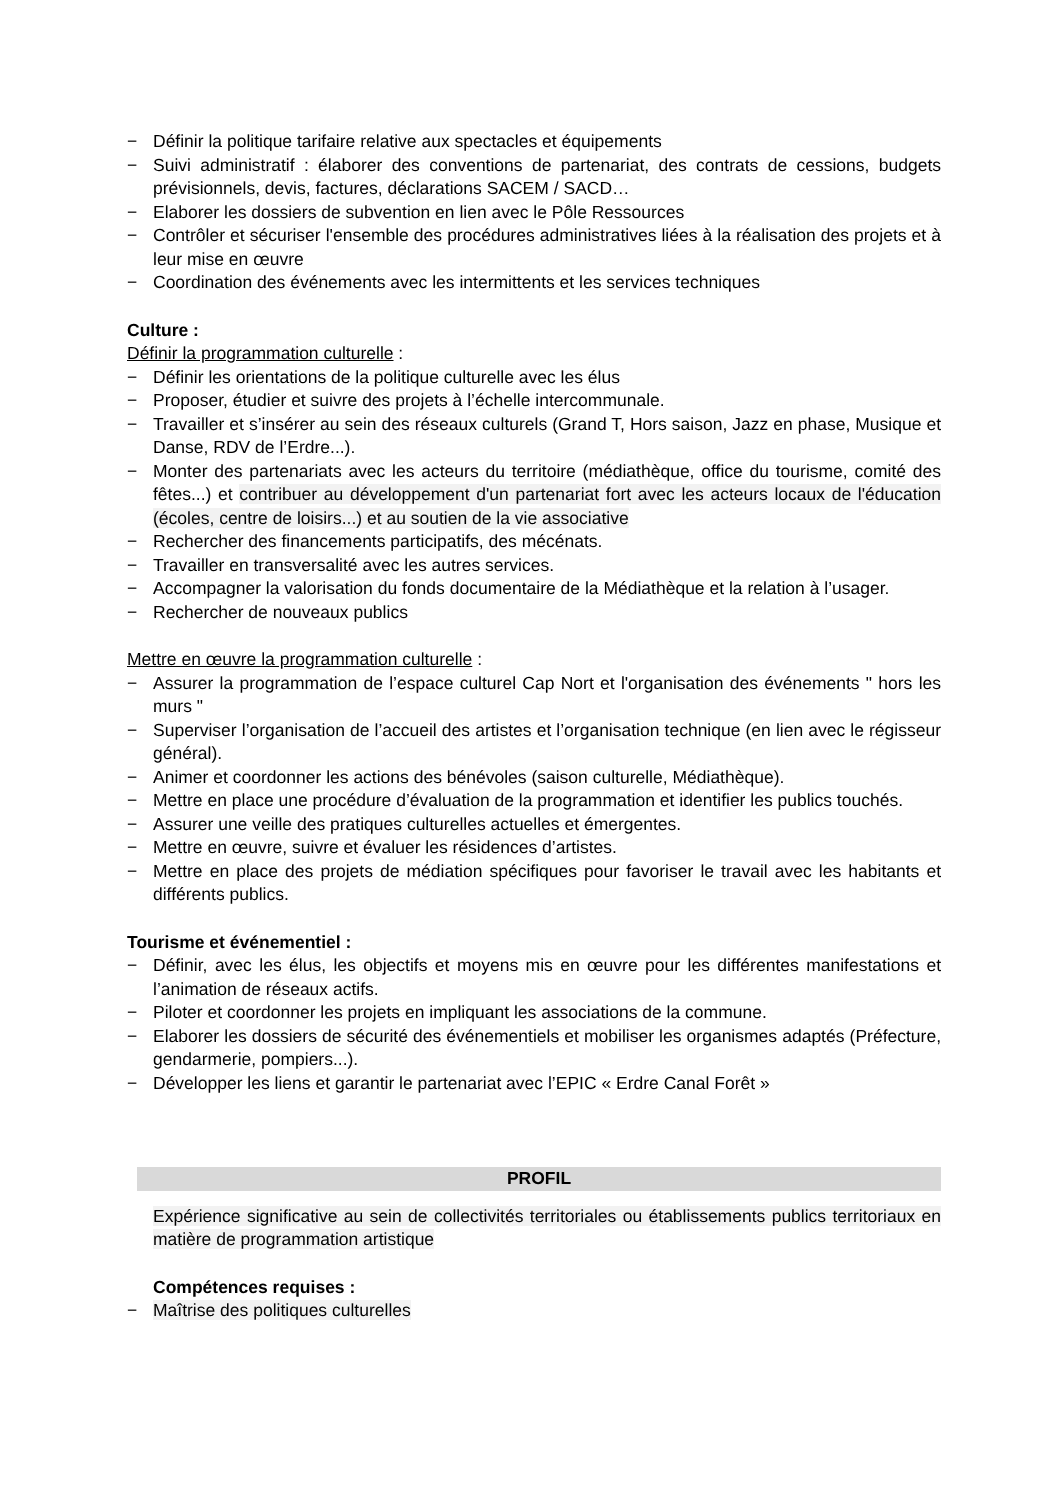− Définir la politique tarifaire relative aux spectacles et équipements
− Suivi administratif : élaborer des conventions de partenariat, des contrats de cessions, budgets prévisionnels, devis, factures, déclarations SACEM / SACD…
− Elaborer les dossiers de subvention en lien avec le Pôle Ressources
− Contrôler et sécuriser l'ensemble des procédures administratives liées à la réalisation des projets et à leur mise en œuvre
− Coordination des événements avec les intermittents et les services techniques
Culture :
Définir la programmation culturelle :
− Définir les orientations de la politique culturelle avec les élus
− Proposer, étudier et suivre des projets à l’échelle intercommunale.
− Travailler et s’insérer au sein des réseaux culturels (Grand T, Hors saison, Jazz en phase, Musique et Danse, RDV de l’Erdre...).
− Monter des partenariats avec les acteurs du territoire (médiathèque, office du tourisme, comité des fêtes...) et contribuer au développement d'un partenariat fort avec les acteurs locaux de l'éducation (écoles, centre de loisirs...) et au soutien de la vie associative
− Rechercher des financements participatifs, des mécénats.
− Travailler en transversalité avec les autres services.
− Accompagner la valorisation du fonds documentaire de la Médiathèque et la relation à l’usager.
− Rechercher de nouveaux publics
Mettre en œuvre la programmation culturelle :
− Assurer la programmation de l’espace culturel Cap Nort et l'organisation des événements " hors les murs "
− Superviser l’organisation de l’accueil des artistes et l’organisation technique (en lien avec le régisseur général).
− Animer et coordonner les actions des bénévoles (saison culturelle, Médiathèque).
− Mettre en place une procédure d’évaluation de la programmation et identifier les publics touchés.
− Assurer une veille des pratiques culturelles actuelles et émergentes.
− Mettre en œuvre, suivre et évaluer les résidences d’artistes.
− Mettre en place des projets de médiation spécifiques pour favoriser le travail avec les habitants et différents publics.
Tourisme et événementiel :
− Définir, avec les élus, les objectifs et moyens mis en œuvre pour les différentes manifestations et l’animation de réseaux actifs.
− Piloter et coordonner les projets en impliquant les associations de la commune.
− Elaborer les dossiers de sécurité des événementiels et mobiliser les organismes adaptés (Préfecture, gendarmerie, pompiers...).
− Développer les liens et garantir le partenariat avec l’EPIC « Erdre Canal Forêt »
PROFIL
Expérience significative au sein de collectivités territoriales ou établissements publics territoriaux en matière de programmation artistique
Compétences requises :
− Maîtrise des politiques culturelles